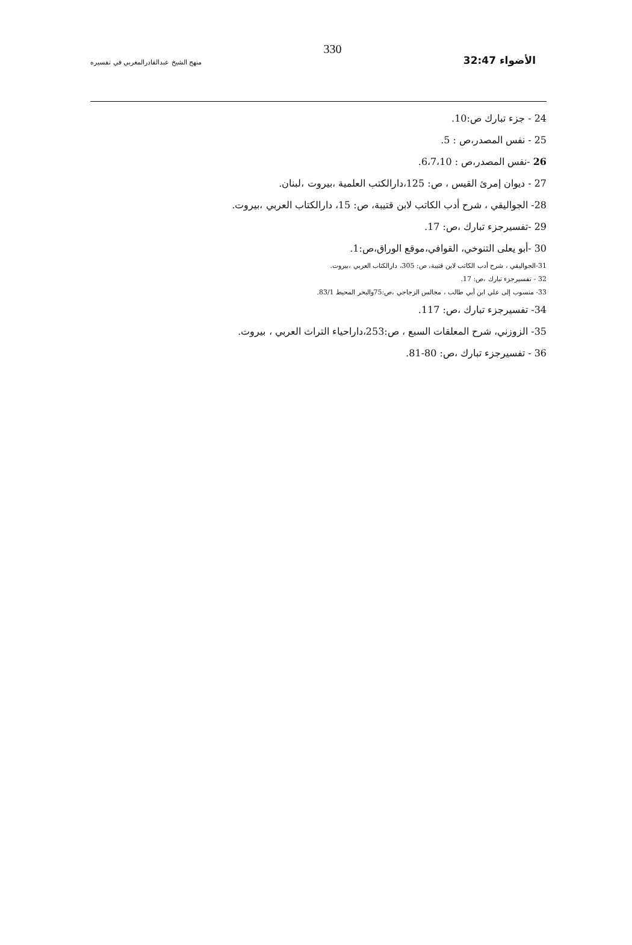الأضواء 32:47 330 منهج الشيخ عبدالقادرالمغربي في تفسيره
24 - جزء تبارك ص:10.
25 - نفس المصدر،ص : 5.
26 -نفس المصدر،ص : 6،7،10.
27 - ديوان إمرئ القيس ، ص: 125،دارالكتب العلمية ،بيروت ،لبنان.
28- الجواليقي ، شرح أدب الكاتب لابن قتيبة، ص: 15، دارالكتاب العربي ،بيروت.
29 -تفسيرجزء تبارك ،ص: 17.
30 -أبو يعلى التنوخي، القوافي،موقع الوراق،ص:1.
31-الجواليقي ، شرح أدب الكاتب لابن قتيبة، ص: 305، دارالكتاب العربي ،بيروت.
32 - تفسيرجزء تبارك ،ص: 17.
33- منسوب إلى علي ابن أبي طالب ، مجالس الزجاجي ،ص:75والبحر المحيط 83/1.
34- تفسيرجزء تبارك ،ص: 117.
35- الزوزني، شرح المعلقات السبع ، ص:253،داراحياء التراث العربي ، بيروت.
36 - تفسيرجزء تبارك ،ص: 80-81.